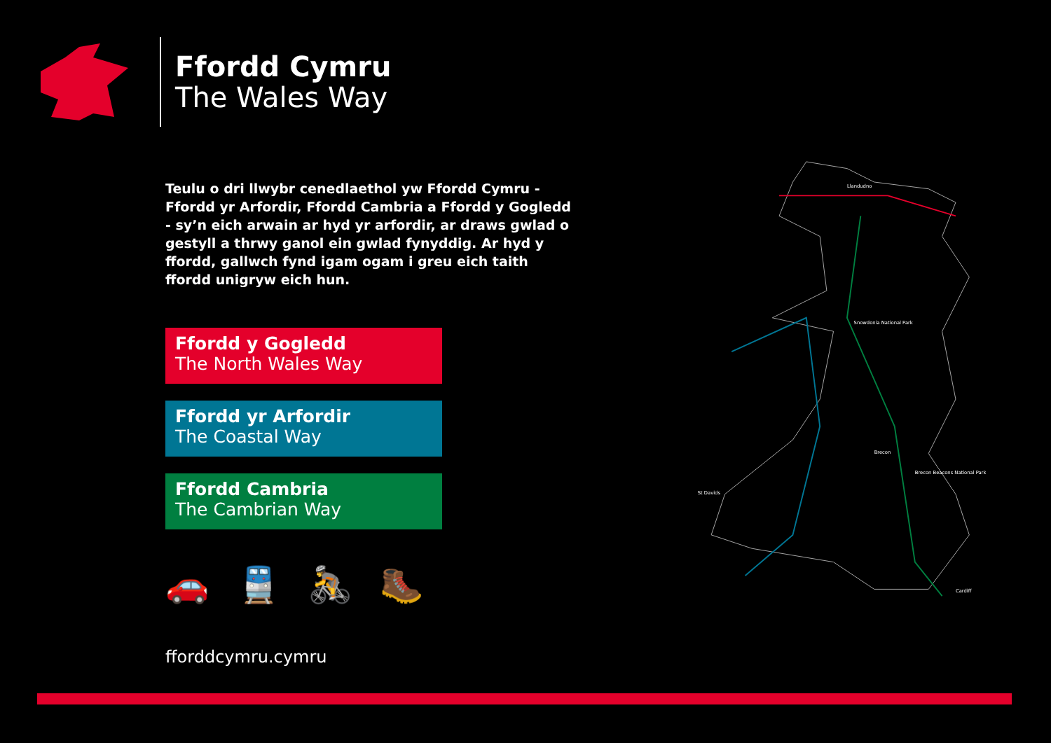Ffordd Cymru
The Wales Way
Teulu o dri llwybr cenedlaethol yw Ffordd Cymru - Ffordd yr Arfordir, Ffordd Cambria a Ffordd y Gogledd - sy’n eich arwain ar hyd yr arfordir, ar draws gwlad o gestyll a thrwy ganol ein gwlad fynyddig. Ar hyd y ffordd, gallwch fynd igam ogam i greu eich taith ffordd unigryw eich hun.
Ffordd y Gogledd
The North Wales Way
Ffordd yr Arfordir
The Coastal Way
Ffordd Cambria
The Cambrian Way
🚗 🚆 🚴 🥾
fforddcymru.cymru
Llandudno
Brecon
Cardiff
St Davids
Brecon Beacons National Park
Snowdonia National Park